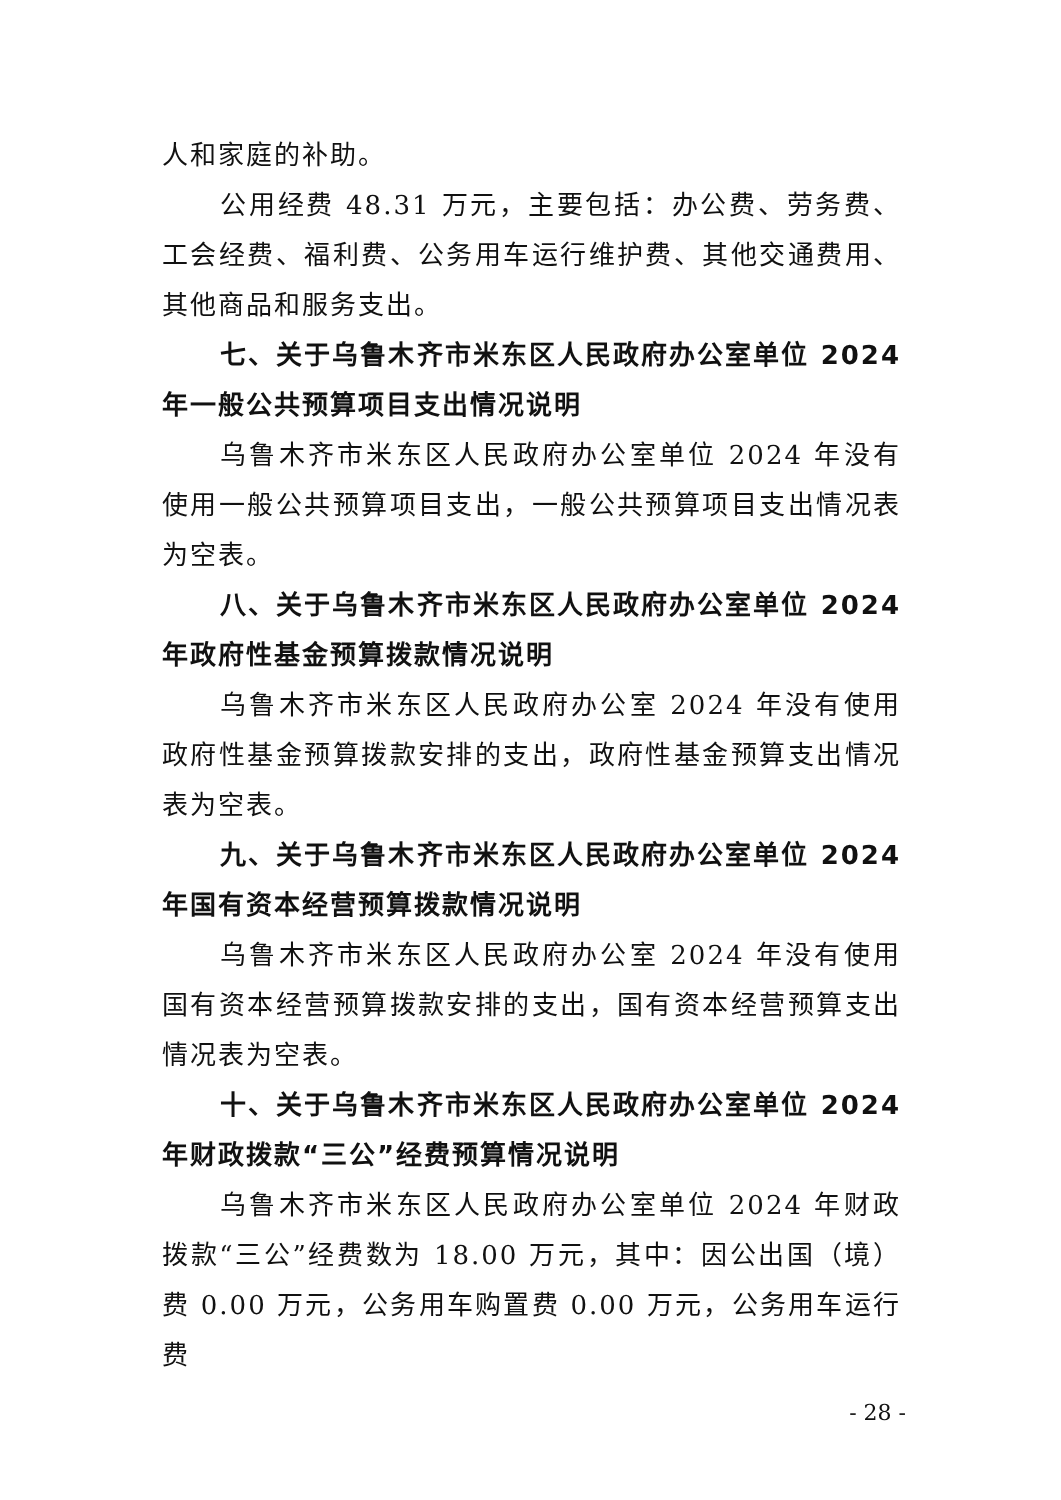人和家庭的补助。
公用经费 48.31 万元，主要包括：办公费、劳务费、工会经费、福利费、公务用车运行维护费、其他交通费用、其他商品和服务支出。
七、关于乌鲁木齐市米东区人民政府办公室单位 2024 年一般公共预算项目支出情况说明
乌鲁木齐市米东区人民政府办公室单位 2024 年没有使用一般公共预算项目支出，一般公共预算项目支出情况表为空表。
八、关于乌鲁木齐市米东区人民政府办公室单位 2024 年政府性基金预算拨款情况说明
乌鲁木齐市米东区人民政府办公室 2024 年没有使用政府性基金预算拨款安排的支出，政府性基金预算支出情况表为空表。
九、关于乌鲁木齐市米东区人民政府办公室单位 2024 年国有资本经营预算拨款情况说明
乌鲁木齐市米东区人民政府办公室 2024 年没有使用国有资本经营预算拨款安排的支出，国有资本经营预算支出情况表为空表。
十、关于乌鲁木齐市米东区人民政府办公室单位 2024 年财政拨款“三公”经费预算情况说明
乌鲁木齐市米东区人民政府办公室单位 2024 年财政拨款“三公”经费数为 18.00 万元，其中：因公出国（境）费 0.00 万元，公务用车购置费 0.00 万元，公务用车运行费
- 28 -